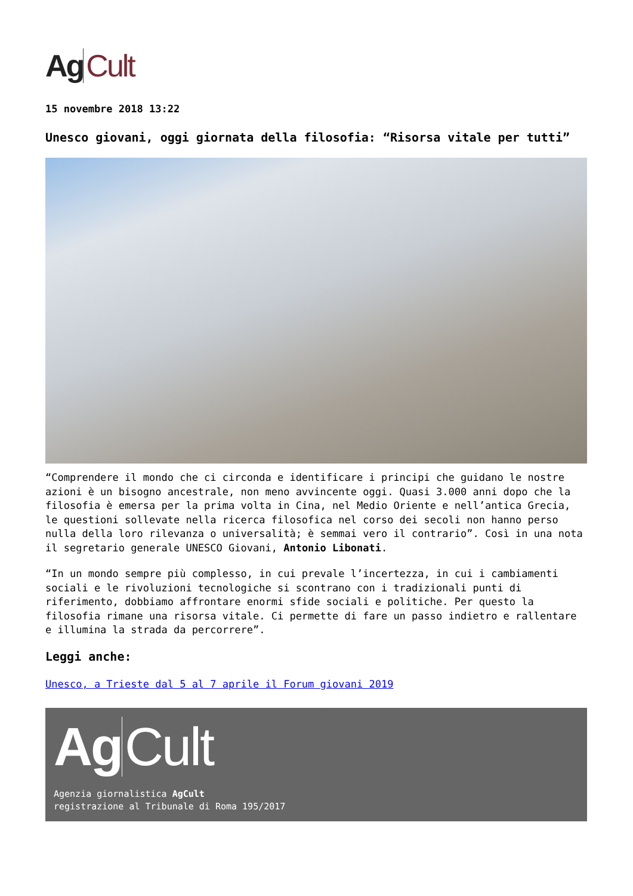Ag Cult
15 novembre 2018 13:22
Unesco giovani, oggi giornata della filosofia: “Risorsa vitale per tutti”
“Comprendere il mondo che ci circonda e identificare i principi che guidano le nostre azioni è un bisogno ancestrale, non meno avvincente oggi. Quasi 3.000 anni dopo che la filosofia è emersa per la prima volta in Cina, nel Medio Oriente e nell’antica Grecia, le questioni sollevate nella ricerca filosofica nel corso dei secoli non hanno perso nulla della loro rilevanza o universalità; è semmai vero il contrario”. Così in una nota il segretario generale UNESCO Giovani, Antonio Libonati.
“In un mondo sempre più complesso, in cui prevale l’incertezza, in cui i cambiamenti sociali e le rivoluzioni tecnologiche si scontrano con i tradizionali punti di riferimento, dobbiamo affrontare enormi sfide sociali e politiche. Per questo la filosofia rimane una risorsa vitale. Ci permette di fare un passo indietro e rallentare e illumina la strada da percorrere”.
Leggi anche:
Unesco, a Trieste dal 5 al 7 aprile il Forum giovani 2019
Ag Cult
Agenzia giornalistica AgCult
registrazione al Tribunale di Roma 195/2017